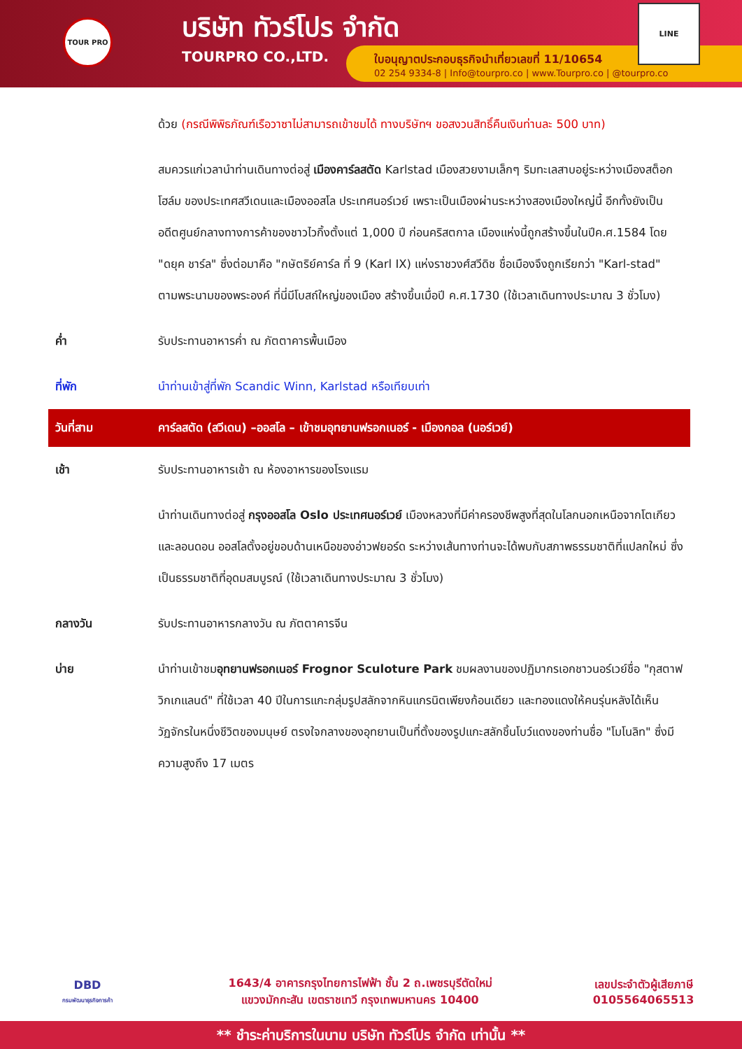TOUR PRO
บริษัท ทัวร์โปร จำกัด
TOURPRO CO.,LTD.
ใบอนุญาตประกอบธุรกิจนำเที่ยวเลขที่ 11/10654
02 254 9334-8 | Info@tourpro.co | www.Tourpro.co | @tourpro.co
LINE
| | ด้วย (กรณีพิพิธภัณฑ์เรือวาซาไม่สามารถเข้าชมได้ ทางบริษัทฯ ขอสงวนสิทธิ์คืนเงินท่านละ 500 บาท) |
| | สมควรแก่เวลานำท่านเดินทางต่อสู่ เมืองคาร์ลสตัด Karlstad เมืองสวยงามเล็กๆ ริมทะเลสาบอยู่ระหว่างเมืองสต็อกโฮล์ม ของประเทศสวีเดนและเมืองออสโล ประเทศนอร์เวย์ เพราะเป็นเมืองผ่านระหว่างสองเมืองใหญ่นี้ อีกทั้งยังเป็นอดีตศูนย์กลางทางการค้าของชาวไวกิ้งตั้งแต่ 1,000 ปี ก่อนคริสตกาล เมืองแห่งนี้ถูกสร้างขึ้นในปีค.ศ.1584 โดย "ดยุค ชาร์ล" ซึ่งต่อมาคือ "กษัตริย์คาร์ล ที่ 9 (Karl IX) แห่งราชวงศ์สวีดิช ชื่อเมืองจึงถูกเรียกว่า "Karl-stad" ตามพระนามของพระองค์ ที่นี่มีโบสถ์ใหญ่ของเมือง สร้างขึ้นเมื่อปี ค.ศ.1730 (ใช้เวลาเดินทางประมาณ 3 ชั่วโมง) |
| ค่ำ | รับประทานอาหารค่ำ ณ ภัตตาคารพื้นเมือง |
| ที่พัก | นำท่านเข้าสู่ที่พัก Scandic Winn, Karlstad หรือเทียบเท่า |
| วันที่สาม | คาร์ลสตัด (สวีเดน) –ออสโล – เข้าชมอุทยานฟรอกเนอร์ - เมืองกอล (นอร์เวย์) |
| เช้า | รับประทานอาหารเช้า ณ ห้องอาหารของโรงแรม |
| | นำท่านเดินทางต่อสู่ กรุงออสโล Oslo ประเทศนอร์เวย์ เมืองหลวงที่มีค่าครองชีพสูงที่สุดในโลกนอกเหนือจากโตเกียว และลอนดอน ออสโลตั้งอยู่ขอบด้านเหนือของอ่าวฟยอร์ด ระหว่างเส้นทางท่านจะได้พบกับสภาพธรรมชาติที่แปลกใหม่ ซึ่งเป็นธรรมชาติที่อุดมสมบูรณ์ (ใช้เวลาเดินทางประมาณ 3 ชั่วโมง) |
| กลางวัน | รับประทานอาหารกลางวัน ณ ภัตตาคารจีน |
| บ่าย | นำท่านเข้าชม อุทยานฟรอกเนอร์ Frognor Sculoture Park ชมผลงานของปฏิมากรเอกชาวนอร์เวย์ชื่อ "กุสตาฟ วิกเกแลนด์" ที่ใช้เวลา 40 ปีในการแกะกลุ่มรูปสลักจากหินแกรนิตเพียงก้อนเดียว และทองแดงให้คนรุ่นหลังได้เห็นวัฏจักรในหนึ่งชีวิตของมนุษย์ ตรงใจกลางของอุทยานเป็นที่ตั้งของรูปแกะสลักชิ้นโบว์แดงของท่านชื่อ "โมโนลิท" ซึ่งมีความสูงถึง 17 เมตร |
DBD
กรมพัฒนาธุรกิจการค้า
1643/4 อาคารกรุงไทยการไฟฟ้า ชั้น 2 ถ.เพชรบุรีตัดใหม่
แขวงมักกะสัน เขตราชเทวี กรุงเทพมหานคร 10400
เลขประจำตัวผู้เสียภาษี
0105564065513
** ชำระค่าบริการในนาม บริษัท ทัวร์โปร จำกัด เท่านั้น **